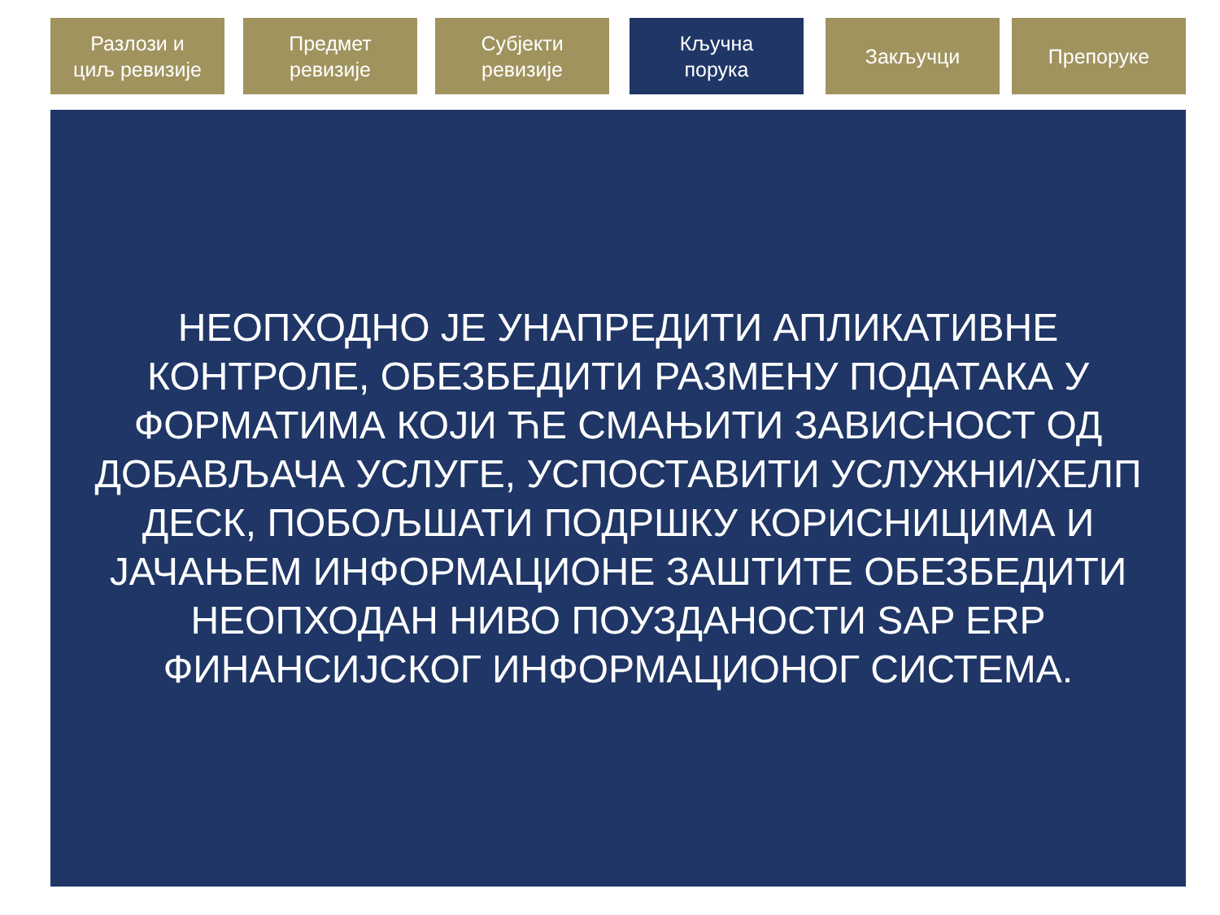Разлози и
циљ ревизије
Предмет
ревизије
Субјекти
ревизије
Кључна
порука
Закључци Препоруке
НЕОПХОДНО ЈЕ УНАПРЕДИТИ АПЛИКАТИВНЕ
КОНТРОЛЕ, ОБЕЗБЕДИТИ РАЗМЕНУ ПОДАТАКА У
ФОРМАТИМА КОЈИ ЋЕ СМАЊИТИ ЗАВИСНОСТ ОД
ДОБАВЉАЧА УСЛУГЕ, УСПОСТАВИТИ УСЛУЖНИ/ХЕЛП
ДЕСК, ПОБОЉШАТИ ПОДРШКУ КОРИСНИЦИМА И
ЈАЧАЊЕМ ИНФОРМАЦИОНЕ ЗАШТИТЕ ОБЕЗБЕДИТИ
НЕОПХОДАН НИВО ПОУЗДАНОСТИ SAP ERP
ФИНАНСИЈСКОГ ИНФОРМАЦИОНОГ СИСТЕМА.